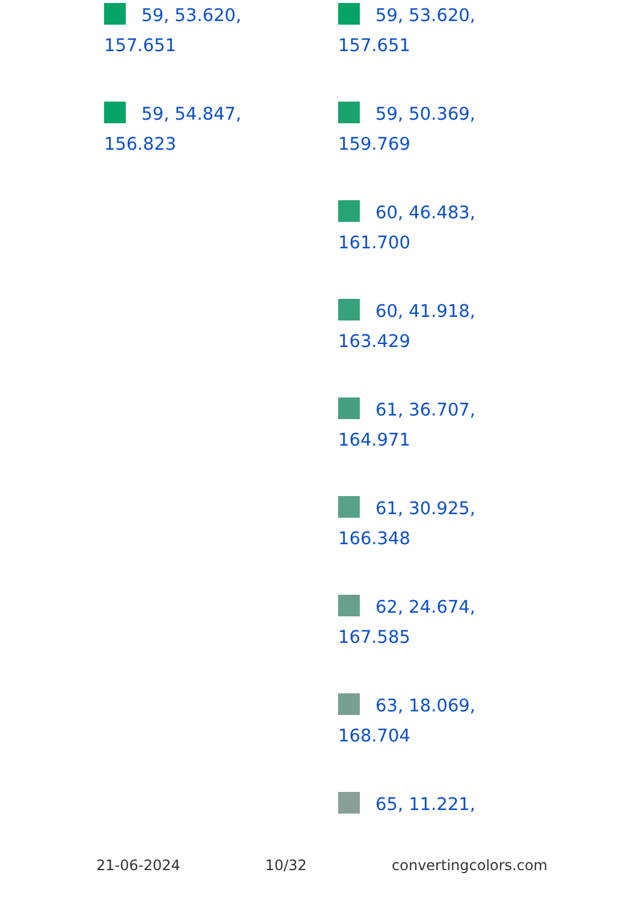59, 53.620,
157.651
59, 54.847,
156.823
59, 53.620,
157.651
59, 50.369,
159.769
60, 46.483,
161.700
60, 41.918,
163.429
61, 36.707,
164.971
61, 30.925,
166.348
62, 24.674,
167.585
63, 18.069,
168.704
65, 11.221,
21-06-2024 10/32 convertingcolors.com